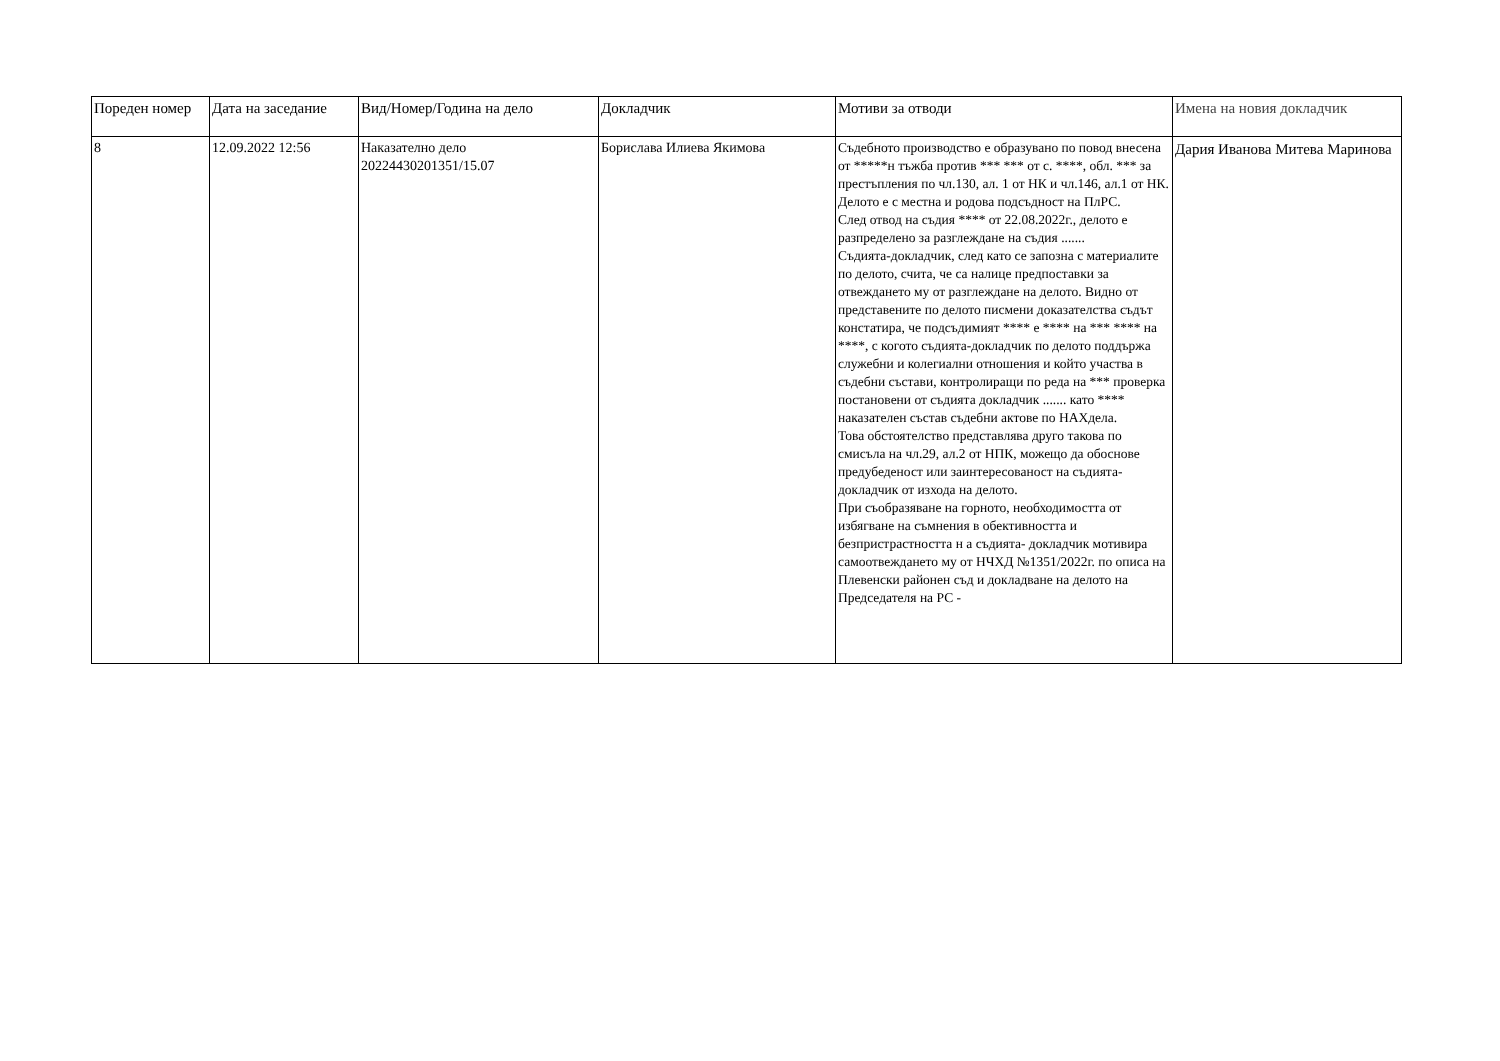| Пореден номер | Дата на заседание | Вид/Номер/Година на дело | Докладчик | Мотиви за отводи | Имена на новия докладчик |
| --- | --- | --- | --- | --- | --- |
| 8 | 12.09.2022 12:56 | Наказателно дело 20224430201351/15.07 | Борислава Илиева Якимова | Съдебното производство е образувано по повод внесена от *****н тъжба против *** *** от с. ****, обл. *** за престъпления по чл.130, ал. 1 от НК и чл.146, ал.1 от НК. Делото е с местна и родова подсъдност на ПлРС. След отвод на съдия **** от 22.08.2022г., делото е разпределено за разглеждане на съдия ....... Съдията-докладчик, след като се запозна с материалите по делото, счита, че са налице предпоставки за отвеждането му от разглеждане на делото. Видно от представените по делото писмени доказателства съдът констатира, че подсъдимият **** е **** на *** **** на ****, с когото съдията-докладчик по делото поддържа служебни и колегиални отношения и който участва в съдебни състави, контролиращи по реда на *** проверка постановени от съдията докладчик ....... като **** наказателен състав съдебни актове по НАХдела. Това обстоятелство представлява друго такова по смисъла на чл.29, ал.2 от НПК, можещо да обоснове предубеденост или заинтересованост на съдията-докладчик от изхода на делото. При съобразяване на горното, необходимостта от избягване на съмнения в обективността и безпристрастността н а съдията- докладчик мотивира самоотвеждането му от НЧХД №1351/2022г. по описа на Плевенски районен съд и докладване на делото на Председателя на РС - | Дария Иванова Митева Маринова |